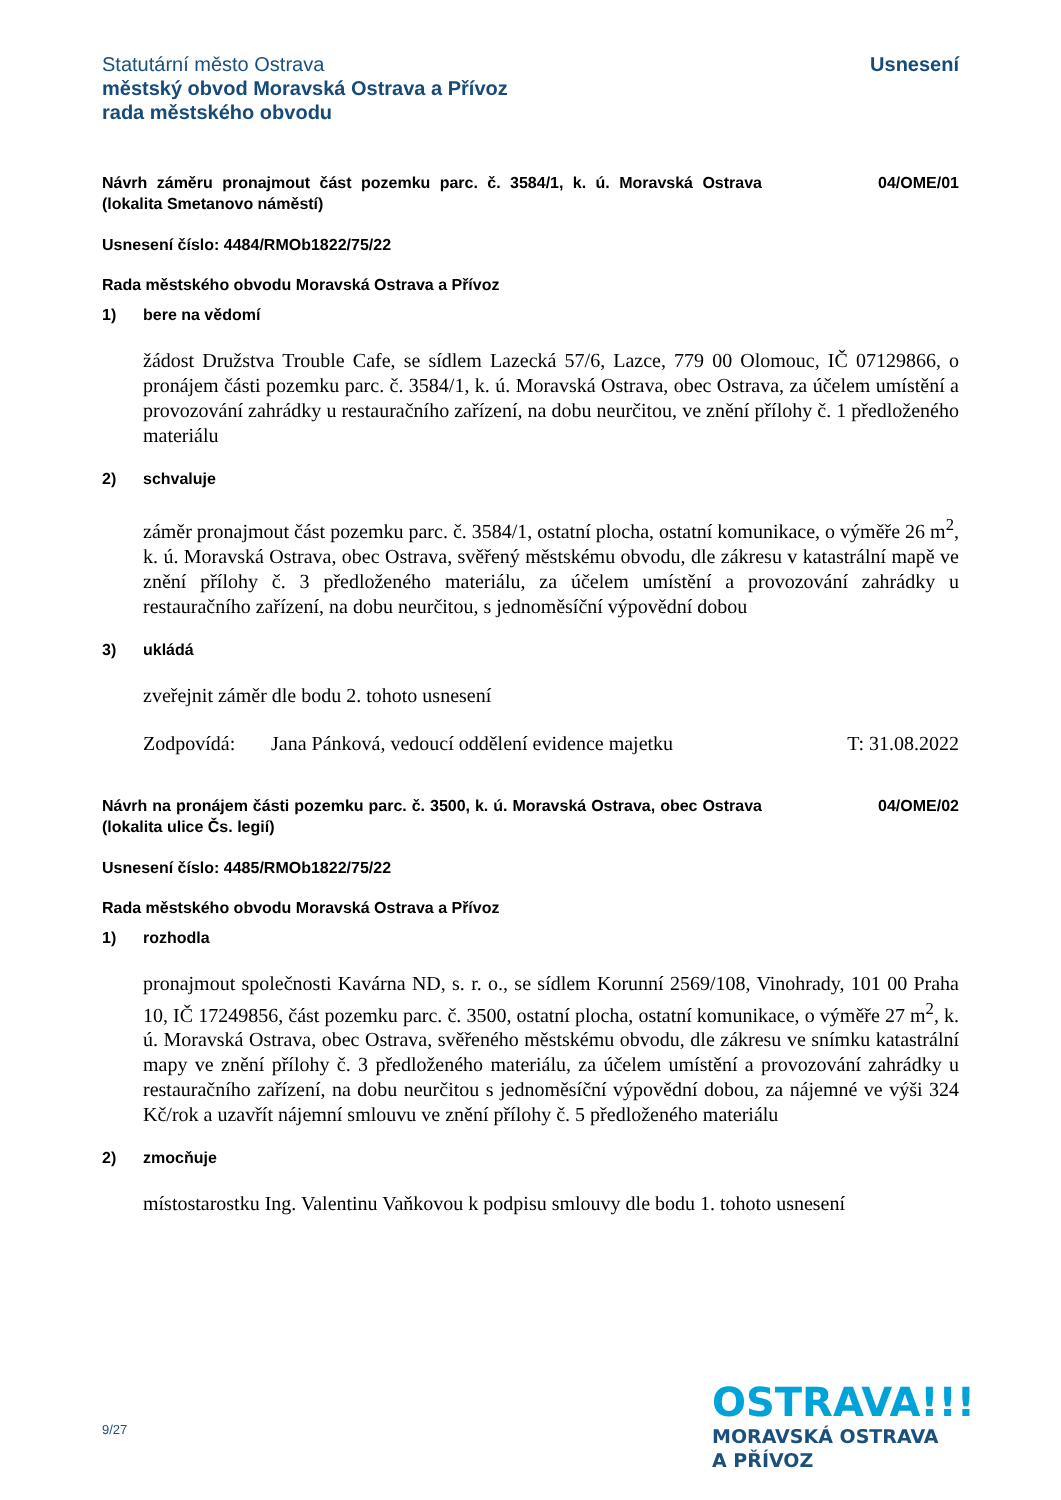Statutární město Ostrava
městský obvod Moravská Ostrava a Přívoz
rada městského obvodu
Usnesení
Návrh záměru pronajmout část pozemku parc. č. 3584/1, k. ú. Moravská Ostrava (lokalita Smetanovo náměstí)
04/OME/01
Usnesení číslo: 4484/RMOb1822/75/22
Rada městského obvodu Moravská Ostrava a Přívoz
1) bere na vědomí
žádost Družstva Trouble Cafe, se sídlem Lazecká 57/6, Lazce, 779 00 Olomouc, IČ 07129866, o pronájem části pozemku parc. č. 3584/1, k. ú. Moravská Ostrava, obec Ostrava, za účelem umístění a provozování zahrádky u restauračního zařízení, na dobu neurčitou, ve znění přílohy č. 1 předloženého materiálu
2) schvaluje
záměr pronajmout část pozemku parc. č. 3584/1, ostatní plocha, ostatní komunikace, o výměře 26 m<sup>2</sup>, k. ú. Moravská Ostrava, obec Ostrava, svěřený městskému obvodu, dle zákresu v katastrální mapě ve znění přílohy č. 3 předloženého materiálu, za účelem umístění a provozování zahrádky u restauračního zařízení, na dobu neurčitou, s jednoměsíční výpovědní dobou
3) ukládá
zveřejnit záměr dle bodu 2. tohoto usnesení
Zodpovídá: Jana Pánková, vedoucí oddělení evidence majetku
T: 31.08.2022
Návrh na pronájem části pozemku parc. č. 3500, k. ú. Moravská Ostrava, obec Ostrava (lokalita ulice Čs. legií)
04/OME/02
Usnesení číslo: 4485/RMOb1822/75/22
Rada městského obvodu Moravská Ostrava a Přívoz
1) rozhodla
pronajmout společnosti Kavárna ND, s. r. o., se sídlem Korunní 2569/108, Vinohrady, 101 00 Praha 10, IČ 17249856, část pozemku parc. č. 3500, ostatní plocha, ostatní komunikace, o výměře 27 m<sup>2</sup>, k. ú. Moravská Ostrava, obec Ostrava, svěřeného městskému obvodu, dle zákresu ve snímku katastrální mapy ve znění přílohy č. 3 předloženého materiálu, za účelem umístění a provozování zahrádky u restauračního zařízení, na dobu neurčitou s jednoměsíční výpovědní dobou, za nájemné ve výši 324 Kč/rok a uzavřít nájemní smlouvu ve znění přílohy č. 5 předloženého materiálu
2) zmocňuje
místostarostku Ing. Valentinu Vaňkovou k podpisu smlouvy dle bodu 1. tohoto usnesení
9/27
OSTRAVA!!!
MORAVSKÁ OSTRAVA
A PŘÍVOZ